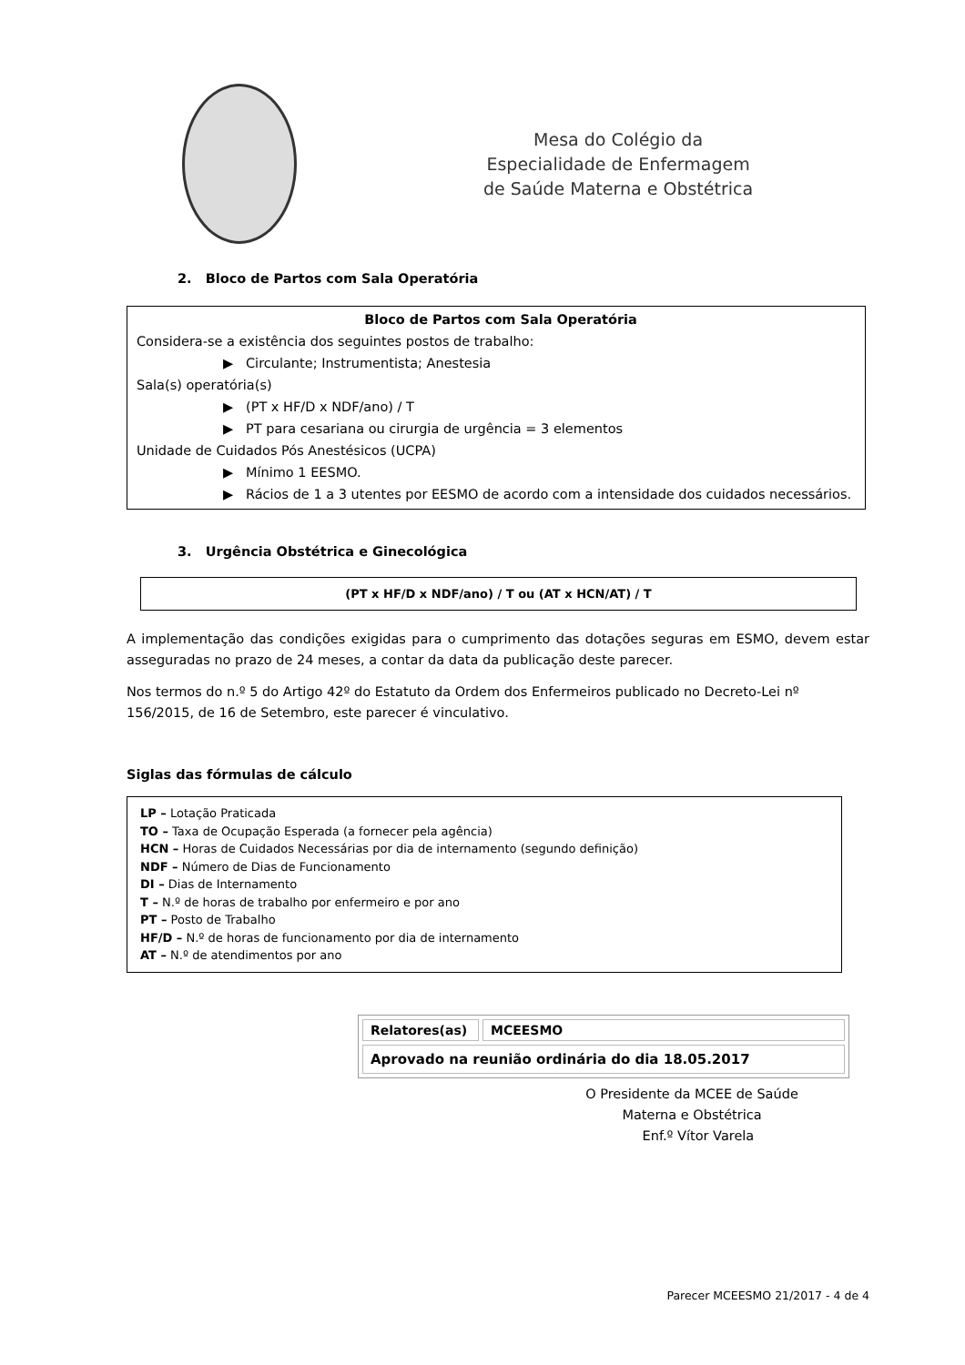Mesa do Colégio da
Especialidade de Enfermagem
de Saúde Materna e Obstétrica
2. Bloco de Partos com Sala Operatória
Bloco de Partos com Sala Operatória
Considera-se a existência dos seguintes postos de trabalho:
▶ Circulante; Instrumentista; Anestesia
Sala(s) operatória(s)
▶ (PT x HF/D x NDF/ano) / T
▶ PT para cesariana ou cirurgia de urgência = 3 elementos
Unidade de Cuidados Pós Anestésicos (UCPA)
▶ Mínimo 1 EESMO.
▶ Rácios de 1 a 3 utentes por EESMO de acordo com a intensidade dos cuidados necessários.
3. Urgência Obstétrica e Ginecológica
(PT x HF/D x NDF/ano) / T ou (AT x HCN/AT) / T
A implementação das condições exigidas para o cumprimento das dotações seguras em ESMO, devem estar asseguradas no prazo de 24 meses, a contar da data da publicação deste parecer.
Nos termos do n.º 5 do Artigo 42º do Estatuto da Ordem dos Enfermeiros publicado no Decreto-Lei nº 156/2015, de 16 de Setembro, este parecer é vinculativo.
Siglas das fórmulas de cálculo
LP – Lotação Praticada
TO – Taxa de Ocupação Esperada (a fornecer pela agência)
HCN – Horas de Cuidados Necessárias por dia de internamento (segundo definição)
NDF – Número de Dias de Funcionamento
DI – Dias de Internamento
T – N.º de horas de trabalho por enfermeiro e por ano
PT – Posto de Trabalho
HF/D – N.º de horas de funcionamento por dia de internamento
AT – N.º de atendimentos por ano
| Relatores(as) | MCEESMO |
| Aprovado na reunião ordinária do dia 18.05.2017 | |
O Presidente da MCEE de Saúde
Materna e Obstétrica
Enf.º Vítor Varela
Parecer MCEESMO 21/2017 - 4 de 4